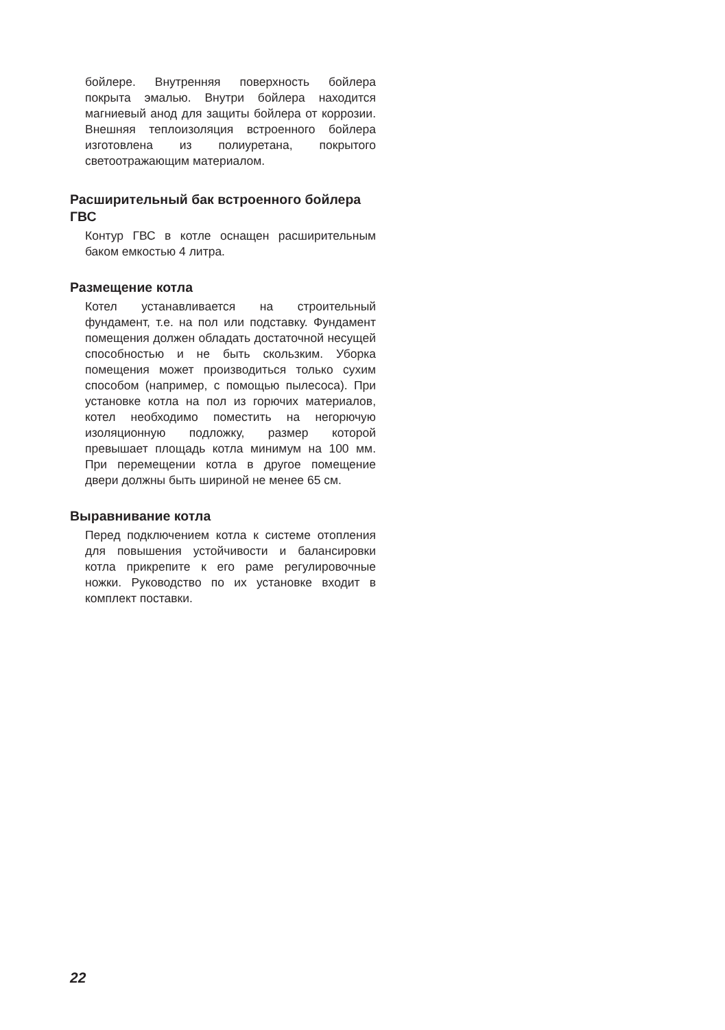бойлере. Внутренняя поверхность бойлера покрыта эмалью. Внутри бойлера находится магниевый анод для защиты бойлера от коррозии. Внешняя теплоизоляция встроенного бойлера изготовлена из полиуретана, покрытого светоотражающим материалом.
Расширительный бак встроенного бойлера ГВС
Контур ГВС в котле оснащен расширительным баком емкостью 4 литра.
Размещение котла
Котел устанавливается на строительный фундамент, т.е. на пол или подставку. Фундамент помещения должен обладать достаточной несущей способностью и не быть скользким. Уборка помещения может производиться только сухим способом (например, с помощью пылесоса). При установке котла на пол из горючих материалов, котел необходимо поместить на негорючую изоляционную подложку, размер которой превышает площадь котла минимум на 100 мм. При перемещении котла в другое помещение двери должны быть шириной не менее 65 см.
Выравнивание котла
Перед подключением котла к системе отопления для повышения устойчивости и балансировки котла прикрепите к его раме регулировочные ножки. Руководство по их установке входит в комплект поставки.
22